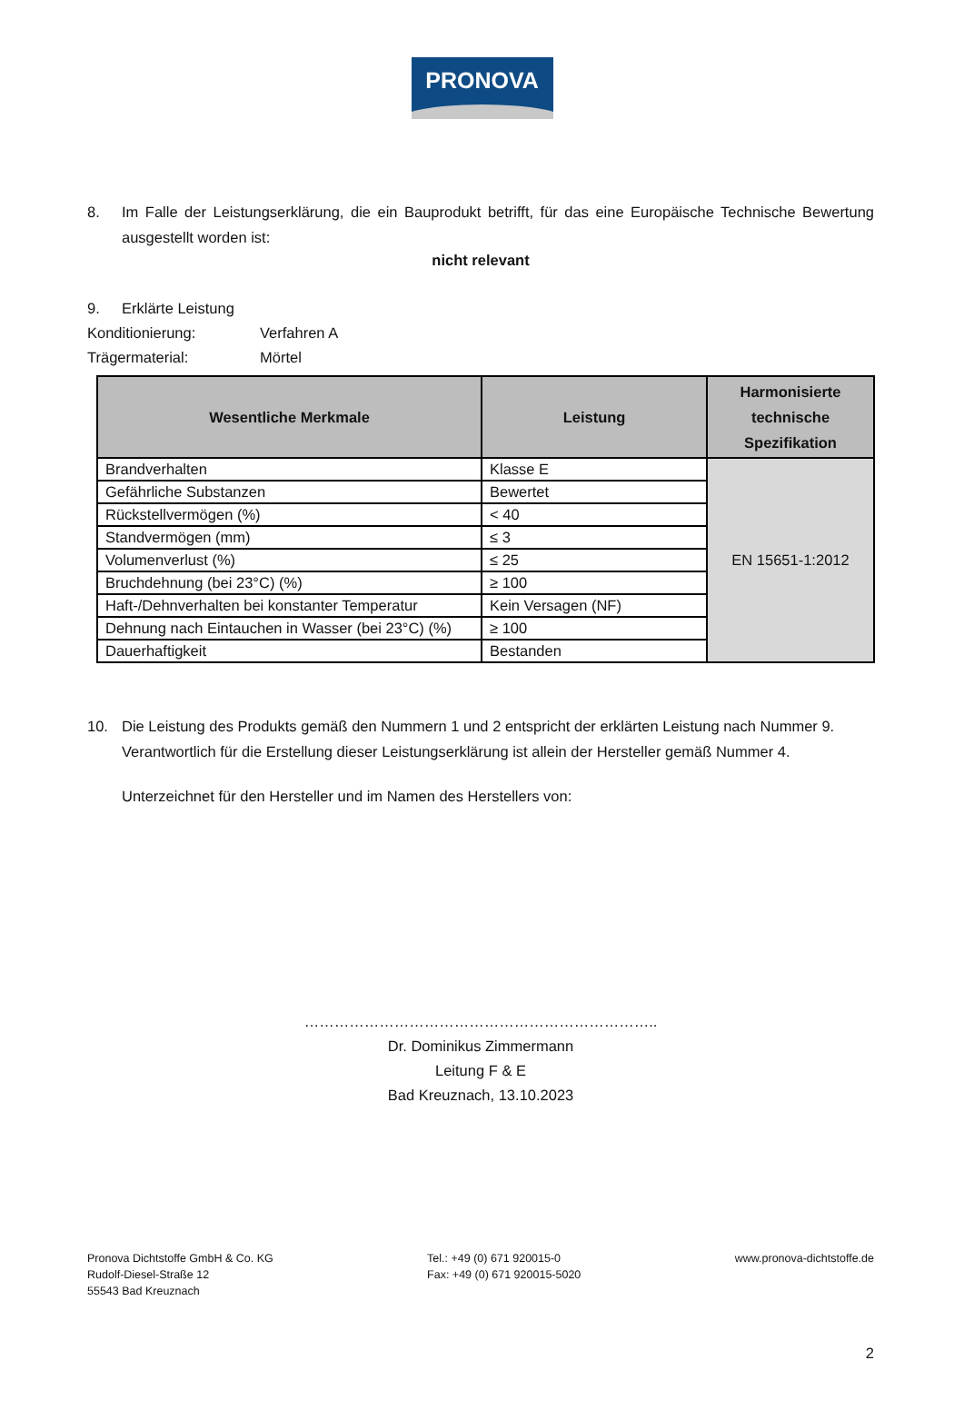PRONOVA
8. Im Falle der Leistungserklärung, die ein Bauprodukt betrifft, für das eine Europäische Technische Bewertung ausgestellt worden ist:
nicht relevant
9. Erklärte Leistung
Konditionierung: Verfahren A
Trägermaterial: Mörtel
| Wesentliche Merkmale | Leistung | Harmonisierte technische Spezifikation |
| --- | --- | --- |
| Brandverhalten | Klasse E | EN 15651-1:2012 |
| Gefährliche Substanzen | Bewertet | |
| Rückstellvermögen (%) | < 40 | |
| Standvermögen (mm) | ≤ 3 | |
| Volumenverlust (%) | ≤ 25 | |
| Bruchdehnung (bei 23°C) (%) | ≥ 100 | |
| Haft-/Dehnverhalten bei konstanter Temperatur | Kein Versagen (NF) | |
| Dehnung nach Eintauchen in Wasser (bei 23°C) (%) | ≥ 100 | |
| Dauerhaftigkeit | Bestanden | |
10. Die Leistung des Produkts gemäß den Nummern 1 und 2 entspricht der erklärten Leistung nach Nummer 9. Verantwortlich für die Erstellung dieser Leistungserklärung ist allein der Hersteller gemäß Nummer 4.
Unterzeichnet für den Hersteller und im Namen des Herstellers von:
……………………………………………………………..
Dr. Dominikus Zimmermann
Leitung F & E
Bad Kreuznach, 13.10.2023
Pronova Dichtstoffe GmbH & Co. KG
Rudolf-Diesel-Straße 12
55543 Bad Kreuznach
Tel.: +49 (0) 671 920015-0
Fax: +49 (0) 671 920015-5020
www.pronova-dichtstoffe.de
2